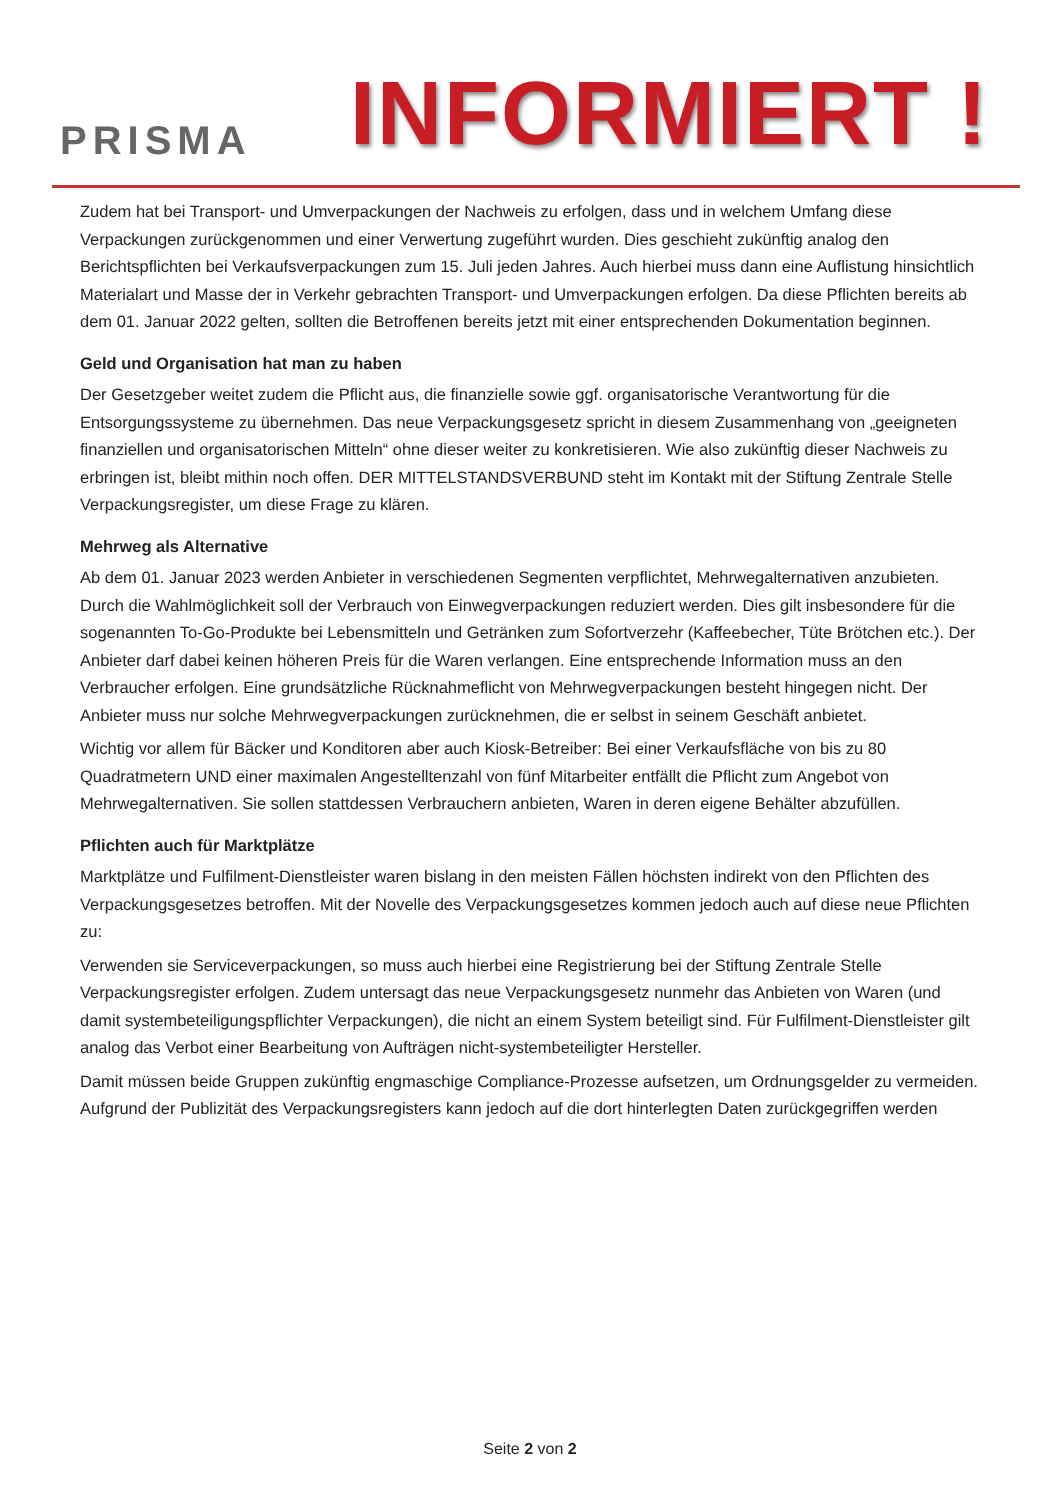PRISMA
INFORMIERT !
Zudem hat bei Transport- und Umverpackungen der Nachweis zu erfolgen, dass und in welchem Umfang diese Verpackungen zurückgenommen und einer Verwertung zugeführt wurden. Dies geschieht zukünftig analog den Berichtspflichten bei Verkaufsverpackungen zum 15. Juli jeden Jahres. Auch hierbei muss dann eine Auflistung hinsichtlich Materialart und Masse der in Verkehr gebrachten Transport- und Umverpackungen erfolgen. Da diese Pflichten bereits ab dem 01. Januar 2022 gelten, sollten die Betroffenen bereits jetzt mit einer entsprechenden Dokumentation beginnen.
Geld und Organisation hat man zu haben
Der Gesetzgeber weitet zudem die Pflicht aus, die finanzielle sowie ggf. organisatorische Verantwortung für die Entsorgungssysteme zu übernehmen. Das neue Verpackungsgesetz spricht in diesem Zusammenhang von „geeigneten finanziellen und organisatorischen Mitteln“ ohne dieser weiter zu konkretisieren. Wie also zukünftig dieser Nachweis zu erbringen ist, bleibt mithin noch offen. DER MITTELSTANDSVERBUND steht im Kontakt mit der Stiftung Zentrale Stelle Verpackungsregister, um diese Frage zu klären.
Mehrweg als Alternative
Ab dem 01. Januar 2023 werden Anbieter in verschiedenen Segmenten verpflichtet, Mehrwegalternativen anzubieten. Durch die Wahlmöglichkeit soll der Verbrauch von Einwegverpackungen reduziert werden. Dies gilt insbesondere für die sogenannten To-Go-Produkte bei Lebensmitteln und Getränken zum Sofortverzehr (Kaffeebecher, Tüte Brötchen etc.). Der Anbieter darf dabei keinen höheren Preis für die Waren verlangen. Eine entsprechende Information muss an den Verbraucher erfolgen. Eine grundsätzliche Rücknahmeflicht von Mehrwegverpackungen besteht hingegen nicht. Der Anbieter muss nur solche Mehrwegverpackungen zurücknehmen, die er selbst in seinem Geschäft anbietet.
Wichtig vor allem für Bäcker und Konditoren aber auch Kiosk-Betreiber: Bei einer Verkaufsfläche von bis zu 80 Quadratmetern UND einer maximalen Angestelltenzahl von fünf Mitarbeiter entfällt die Pflicht zum Angebot von Mehrwegalternativen. Sie sollen stattdessen Verbrauchern anbieten, Waren in deren eigene Behälter abzufüllen.
Pflichten auch für Marktplätze
Marktplätze und Fulfilment-Dienstleister waren bislang in den meisten Fällen höchsten indirekt von den Pflichten des Verpackungsgesetzes betroffen. Mit der Novelle des Verpackungsgesetzes kommen jedoch auch auf diese neue Pflichten zu:
Verwenden sie Serviceverpackungen, so muss auch hierbei eine Registrierung bei der Stiftung Zentrale Stelle Verpackungsregister erfolgen. Zudem untersagt das neue Verpackungsgesetz nunmehr das Anbieten von Waren (und damit systembeteiligungspflichter Verpackungen), die nicht an einem System beteiligt sind. Für Fulfilment-Dienstleister gilt analog das Verbot einer Bearbeitung von Aufträgen nicht-systembeteiligter Hersteller.
Damit müssen beide Gruppen zukünftig engmaschige Compliance-Prozesse aufsetzen, um Ordnungsgelder zu vermeiden. Aufgrund der Publizität des Verpackungsregisters kann jedoch auf die dort hinterlegten Daten zurückgegriffen werden
Seite 2 von 2